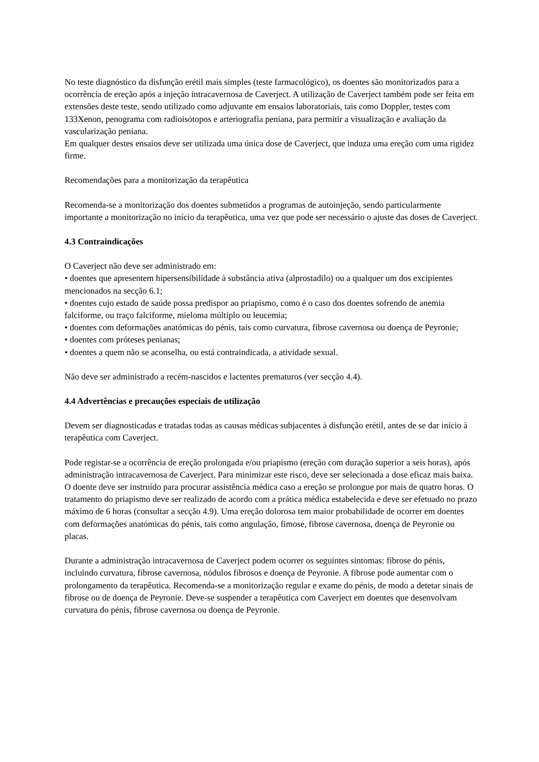No teste diagnóstico da disfunção erétil mais simples (teste farmacológico), os doentes são monitorizados para a ocorrência de ereção após a injeção intracavernosa de Caverject. A utilização de Caverject também pode ser feita em extensões deste teste, sendo utilizado como adjuvante em ensaios laboratoriais, tais como Doppler, testes com 133Xenon, penograma com radioisótopos e arteriografia peniana, para permitir a visualização e avaliação da vascularização peniana.
Em qualquer destes ensaios deve ser utilizada uma única dose de Caverject, que induza uma ereção com uma rigidez firme.
Recomendações para a monitorização da terapêutica
Recomenda-se a monitorização dos doentes submetidos a programas de autoinjeção, sendo particularmente importante a monitorização no início da terapêutica, uma vez que pode ser necessário o ajuste das doses de Caverject.
4.3 Contraindicações
O Caverject não deve ser administrado em:
• doentes que apresentem hipersensibilidade à substância ativa (alprostadilo) ou a qualquer um dos excipientes mencionados na secção 6.1;
• doentes cujo estado de saúde possa predispor ao priapismo, como é o caso dos doentes sofrendo de anemia falciforme, ou traço falciforme, mieloma múltiplo ou leucemia;
• doentes com deformações anatómicas do pénis, tais como curvatura, fibrose cavernosa ou doença de Peyronie;
• doentes com próteses penianas;
• doentes a quem não se aconselha, ou está contraindicada, a atividade sexual.
Não deve ser administrado a recém-nascidos e lactentes prematuros (ver secção 4.4).
4.4 Advertências e precauções especiais de utilização
Devem ser diagnosticadas e tratadas todas as causas médicas subjacentes à disfunção erétil, antes de se dar início à terapêutica com Caverject.
Pode registar-se a ocorrência de ereção prolongada e/ou priapismo (ereção com duração superior a seis horas), após administração intracavernosa de Caverject. Para minimizar este risco, deve ser selecionada a dose eficaz mais baixa. O doente deve ser instruído para procurar assistência médica caso a ereção se prolongue por mais de quatro horas. O tratamento do priapismo deve ser realizado de acordo com a prática médica estabelecida e deve ser efetuado no prazo máximo de 6 horas (consultar a secção 4.9). Uma ereção dolorosa tem maior probabilidade de ocorrer em doentes com deformações anatómicas do pénis, tais como angulação, fimose, fibrose cavernosa, doença de Peyronie ou placas.
Durante a administração intracavernosa de Caverject podem ocorrer os seguintes sintomas: fibrose do pénis, incluindo curvatura, fibrose cavernosa, nódulos fibrosos e doença de Peyronie. A fibrose pode aumentar com o prolongamento da terapêutica. Recomenda-se a monitorização regular e exame do pénis, de modo a detetar sinais de fibrose ou de doença de Peyronie. Deve-se suspender a terapêutica com Caverject em doentes que desenvolvam curvatura do pénis, fibrose cavernosa ou doença de Peyronie.